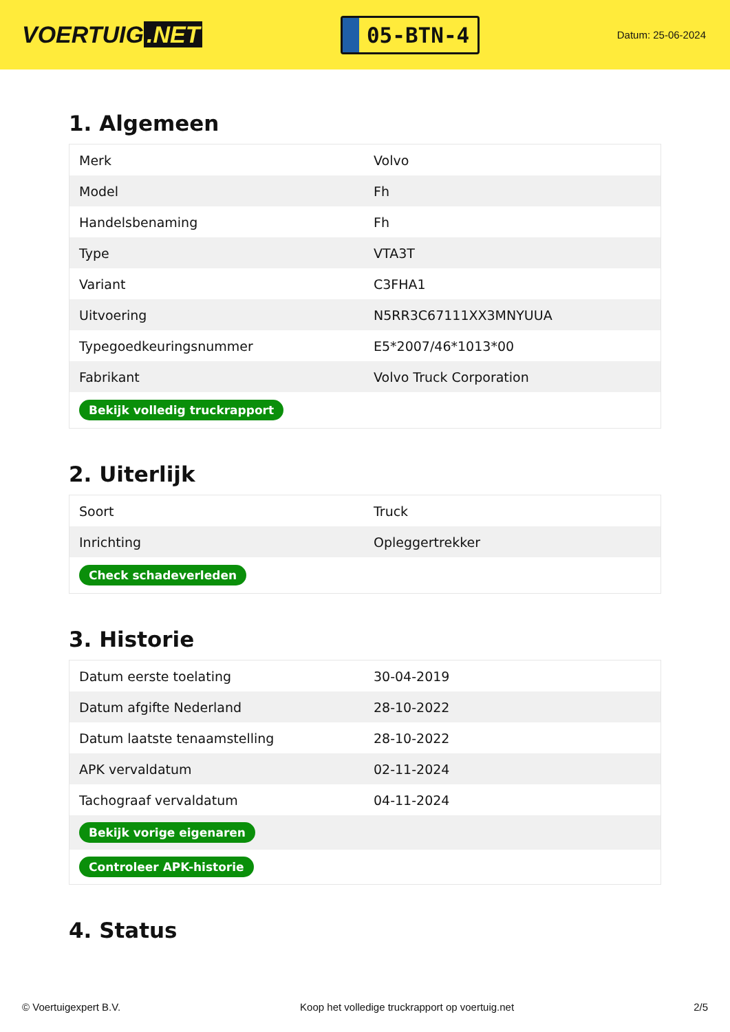VOERTUIG.NET
05-BTN-4
Datum: 25-06-2024
1. Algemeen
| Merk | Volvo |
| Model | Fh |
| Handelsbenaming | Fh |
| Type | VTA3T |
| Variant | C3FHA1 |
| Uitvoering | N5RR3C67111XX3MNYUUA |
| Typegoedkeuringsnummer | E5*2007/46*1013*00 |
| Fabrikant | Volvo Truck Corporation |
| Bekijk volledig truckrapport | |
2. Uiterlijk
| Soort | Truck |
| Inrichting | Opleggertrekker |
| Check schadeverleden | |
3. Historie
| Datum eerste toelating | 30-04-2019 |
| Datum afgifte Nederland | 28-10-2022 |
| Datum laatste tenaamstelling | 28-10-2022 |
| APK vervaldatum | 02-11-2024 |
| Tachograaf vervaldatum | 04-11-2024 |
| Bekijk vorige eigenaren | |
| Controleer APK-historie | |
4. Status
© Voertuigexpert B.V. Koop het volledige truckrapport op voertuig.net 2/5